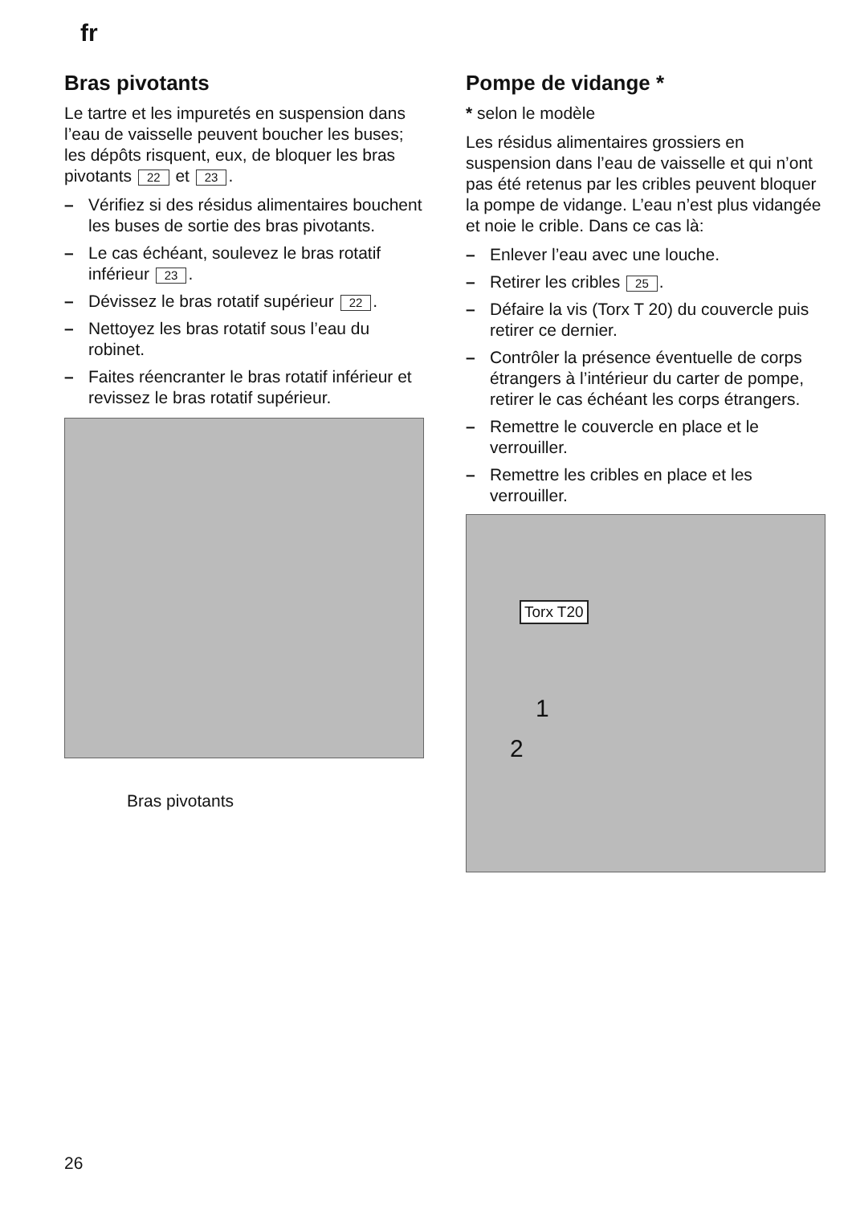fr
Bras pivotants
Le tartre et les impuretés en suspension dans l’eau de vaisselle peuvent boucher les buses; les dépôts risquent, eux, de bloquer les bras pivotants 22 et 23.
– Vérifiez si des résidus alimentaires bouchent les buses de sortie des bras pivotants.
– Le cas échéant, soulevez le bras rotatif inférieur 23.
– Dévissez le bras rotatif supérieur 22.
– Nettoyez les bras rotatif sous l’eau du robinet.
– Faites réencranter le bras rotatif inférieur et revissez le bras rotatif supérieur.
Bras pivotants
Pompe de vidange *
* selon le modèle
Les résidus alimentaires grossiers en suspension dans l’eau de vaisselle et qui n’ont pas été retenus par les cribles peuvent bloquer la pompe de vidange. L’eau n’est plus vidangée et noie le crible. Dans ce cas là:
– Enlever l’eau avec une louche.
– Retirer les cribles 25.
– Défaire la vis (Torx T 20) du couvercle puis retirer ce dernier.
– Contrôler la présence éventuelle de corps étrangers à l’intérieur du carter de pompe, retirer le cas échéant les corps étrangers.
– Remettre le couvercle en place et le verrouiller.
– Remettre les cribles en place et les verrouiller.
Torx T20
1
2
26